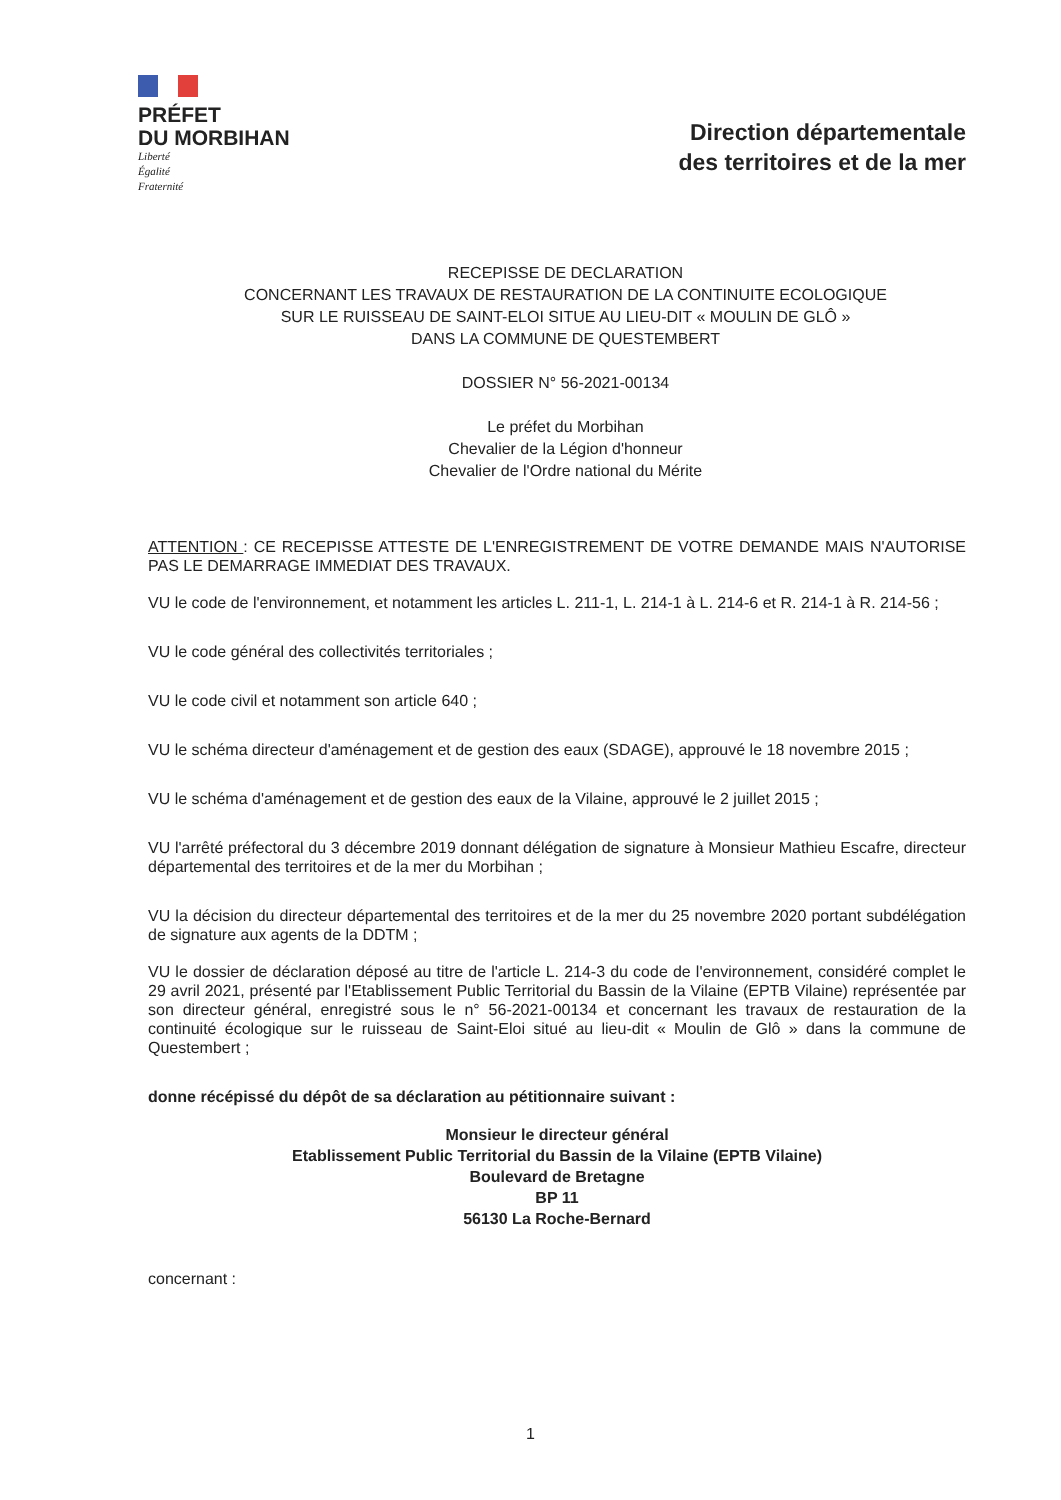PRÉFET
DU MORBIHAN
Liberté
Égalité
Fraternité
Direction départementale
des territoires et de la mer
RECEPISSE DE DECLARATION
CONCERNANT LES TRAVAUX DE RESTAURATION DE LA CONTINUITE ECOLOGIQUE
SUR LE RUISSEAU DE SAINT-ELOI SITUE AU LIEU-DIT « MOULIN DE GLÔ »
DANS LA COMMUNE DE QUESTEMBERT
DOSSIER N° 56-2021-00134
Le préfet du Morbihan
Chevalier de la Légion d'honneur
Chevalier de l'Ordre national du Mérite
ATTENTION : CE RECEPISSE ATTESTE DE L'ENREGISTREMENT DE VOTRE DEMANDE MAIS N'AUTORISE PAS LE DEMARRAGE IMMEDIAT DES TRAVAUX.
VU le code de l'environnement, et notamment les articles L. 211-1, L. 214-1 à L. 214-6 et R. 214-1 à R. 214-56 ;
VU le code général des collectivités territoriales ;
VU le code civil et notamment son article 640 ;
VU le schéma directeur d'aménagement et de gestion des eaux (SDAGE), approuvé le 18 novembre 2015 ;
VU le schéma d'aménagement et de gestion des eaux de la Vilaine, approuvé le 2 juillet 2015 ;
VU l'arrêté préfectoral du 3 décembre 2019 donnant délégation de signature à Monsieur Mathieu Escafre, directeur départemental des territoires et de la mer du Morbihan ;
VU la décision du directeur départemental des territoires et de la mer du 25 novembre 2020 portant subdélégation de signature aux agents de la DDTM ;
VU le dossier de déclaration déposé au titre de l'article L. 214-3 du code de l'environnement, considéré complet le 29 avril 2021, présenté par l'Etablissement Public Territorial du Bassin de la Vilaine (EPTB Vilaine) représentée par son directeur général, enregistré sous le n° 56-2021-00134 et concernant les travaux de restauration de la continuité écologique sur le ruisseau de Saint-Eloi situé au lieu-dit « Moulin de Glô » dans la commune de Questembert ;
donne récépissé du dépôt de sa déclaration au pétitionnaire suivant :
Monsieur le directeur général
Etablissement Public Territorial du Bassin de la Vilaine (EPTB Vilaine)
Boulevard de Bretagne
BP 11
56130 La Roche-Bernard
concernant :
1